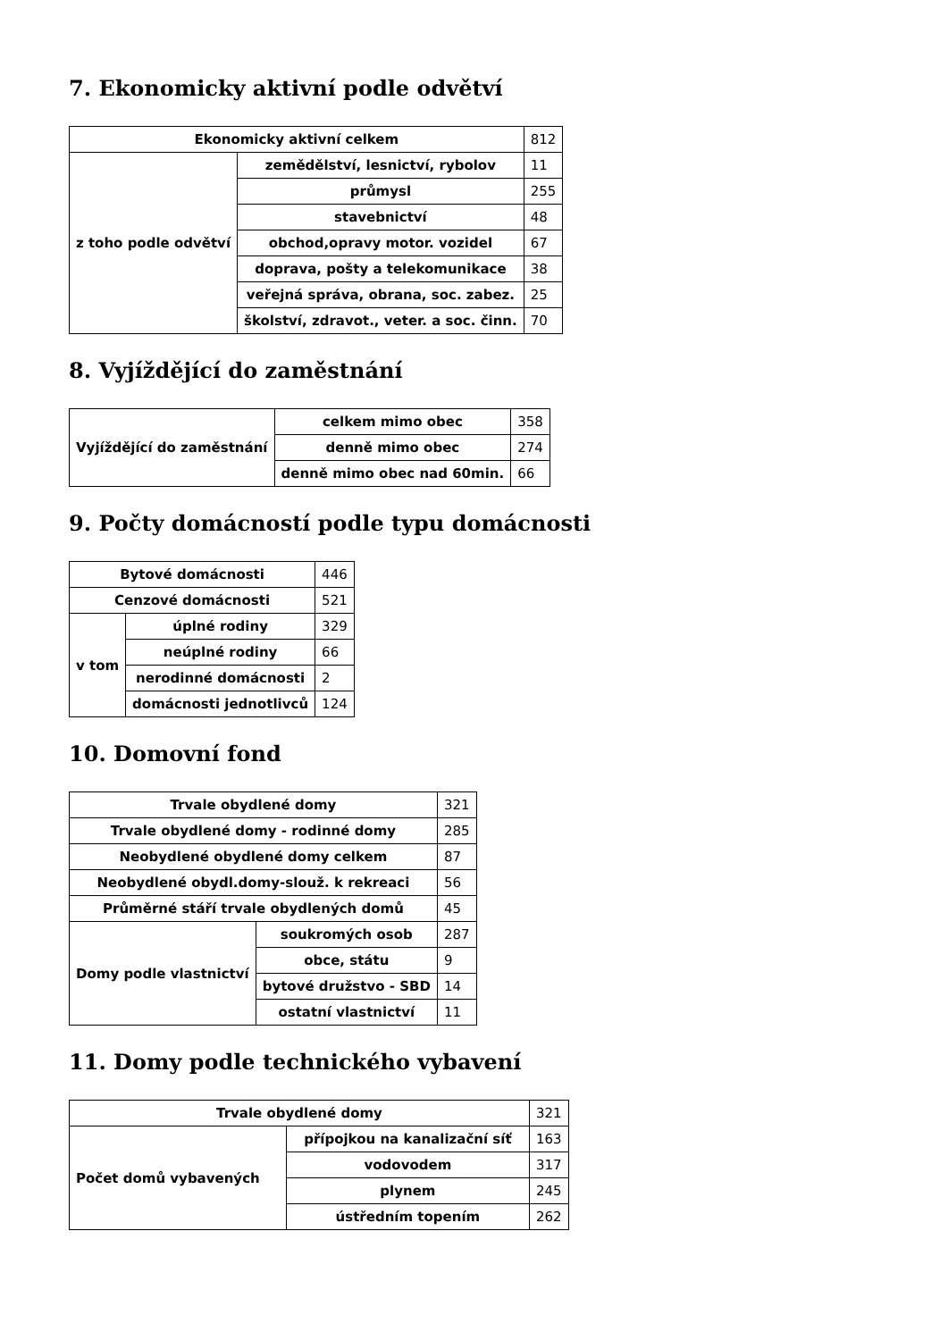7. Ekonomicky aktivní podle odvětví
| Ekonomicky aktivní celkem | | 812 |
| z toho podle odvětví | zemědělství, lesnictví, rybolov | 11 |
| | průmysl | 255 |
| | stavebnictví | 48 |
| | obchod,opravy motor. vozidel | 67 |
| | doprava, pošty a telekomunikace | 38 |
| | veřejná správa, obrana, soc. zabez. | 25 |
| | školství, zdravot., veter. a soc. činn. | 70 |
8. Vyjíždějící do zaměstnání
| Vyjíždějící do zaměstnání | celkem mimo obec | 358 |
| | denně mimo obec | 274 |
| | denně mimo obec nad 60min. | 66 |
9. Počty domácností podle typu domácnosti
| Bytové domácnosti | | 446 |
| Cenzové domácnosti | | 521 |
| v tom | úplné rodiny | 329 |
| | neúplné rodiny | 66 |
| | nerodinné domácnosti | 2 |
| | domácnosti jednotlivců | 124 |
10. Domovní fond
| Trvale obydlené domy | | 321 |
| Trvale obydlené domy - rodinné domy | | 285 |
| Neobydlené obydlené domy celkem | | 87 |
| Neobydlené obydl.domy-slouž. k rekreaci | | 56 |
| Průměrné stáří trvale obydlených domů | | 45 |
| Domy podle vlastnictví | soukromých osob | 287 |
| | obce, státu | 9 |
| | bytové družstvo - SBD | 14 |
| | ostatní vlastnictví | 11 |
11. Domy podle technického vybavení
| Trvale obydlené domy | | 321 |
| Počet domů vybavených | přípojkou na kanalizační síť | 163 |
| | vodovodem | 317 |
| | plynem | 245 |
| | ústředním topením | 262 |